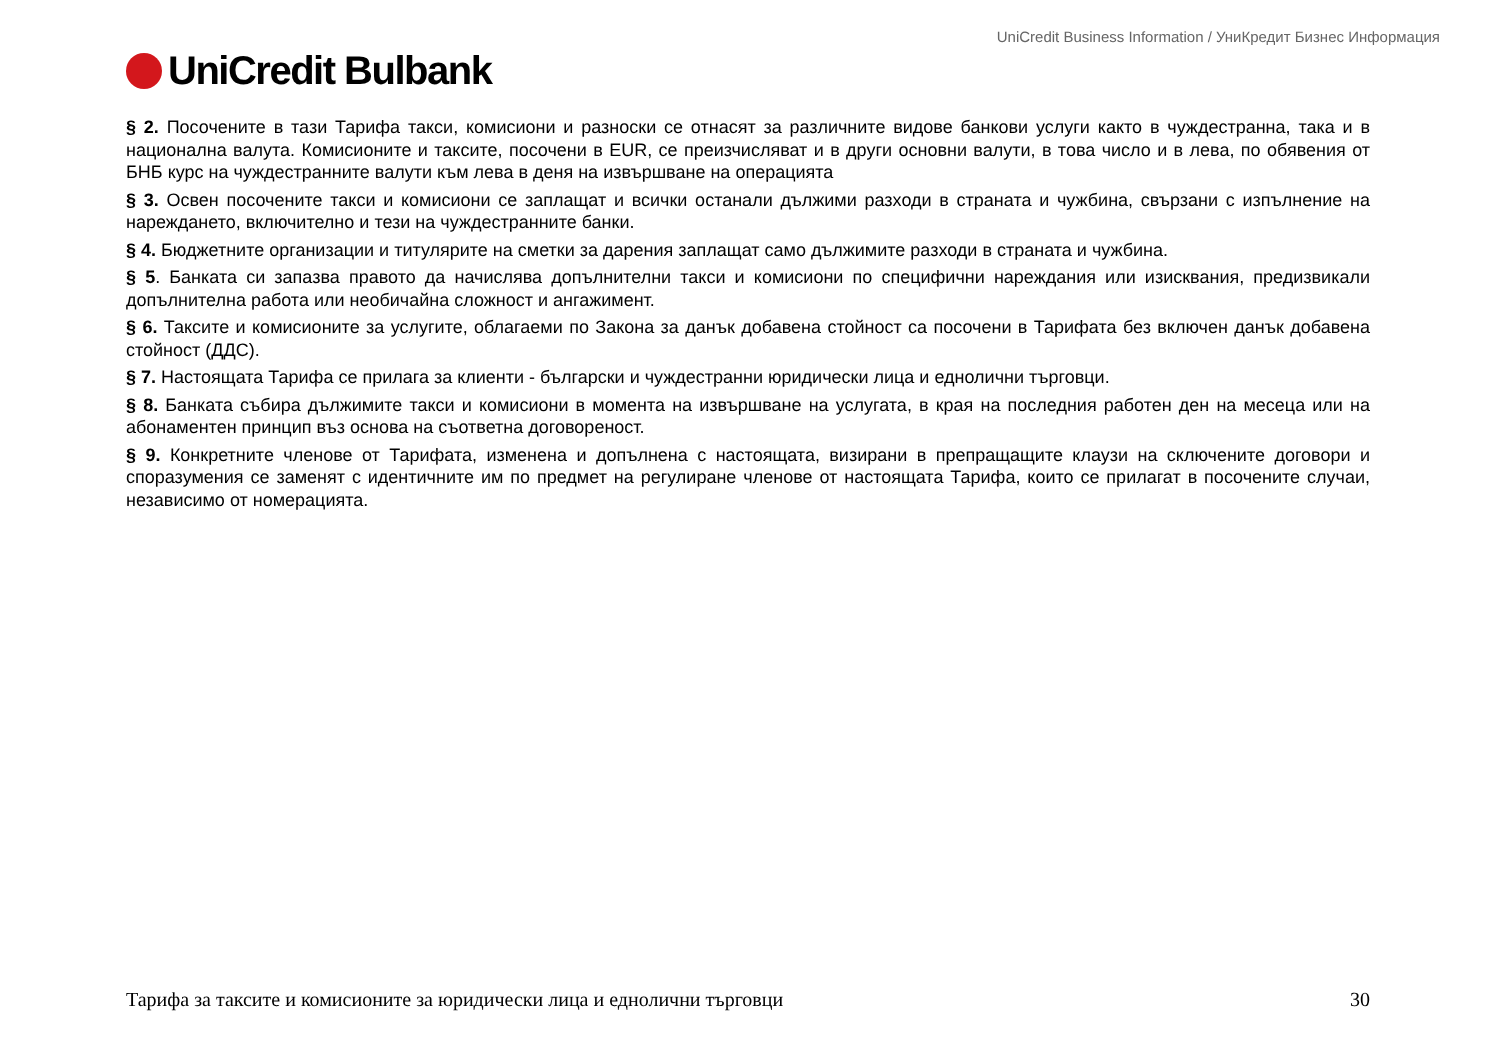UniCredit Business Information / УниКредит Бизнес Информация
UniCredit Bulbank
§ 2. Посочените в тази Тарифа такси, комисиони и разноски се отнасят за различните видове банкови услуги както в чуждестранна, така и в национална валута. Комисионите и таксите, посочени в EUR, се преизчисляват и в други основни валути, в това число и в лева, по обявения от БНБ курс на чуждестранните валути към лева в деня на извършване на операцията
§ 3. Освен посочените такси и комисиони се заплащат и всички останали дължими разходи в страната и чужбина, свързани с изпълнение на нареждането, включително и тези на чуждестранните банки.
§ 4. Бюджетните организации и титулярите на сметки за дарения заплащат само дължимите разходи в страната и чужбина.
§ 5. Банката си запазва правото да начислява допълнителни такси и комисиони по специфични нареждания или изисквания, предизвикали допълнителна работа или необичайна сложност и ангажимент.
§ 6. Таксите и комисионите за услугите, облагаеми по Закона за данък добавена стойност са посочени в Тарифата без включен данък добавена стойност (ДДС).
§ 7. Настоящата Тарифа се прилага за клиенти - български и чуждестранни юридически лица и еднолични търговци.
§ 8. Банката събира дължимите такси и комисиони в момента на извършване на услугата, в края на последния работен ден на месеца или на абонаментен принцип въз основа на съответна договореност.
§ 9. Конкретните членове от Тарифата, изменена и допълнена с настоящата, визирани в препращащите клаузи на сключените договори и споразумения се заменят с идентичните им по предмет на регулиране членове от настоящата Тарифа, които се прилагат в посочените случаи, независимо от номерацията.
Тарифа за таксите и комисионите за юридически лица и еднолични търговци 30